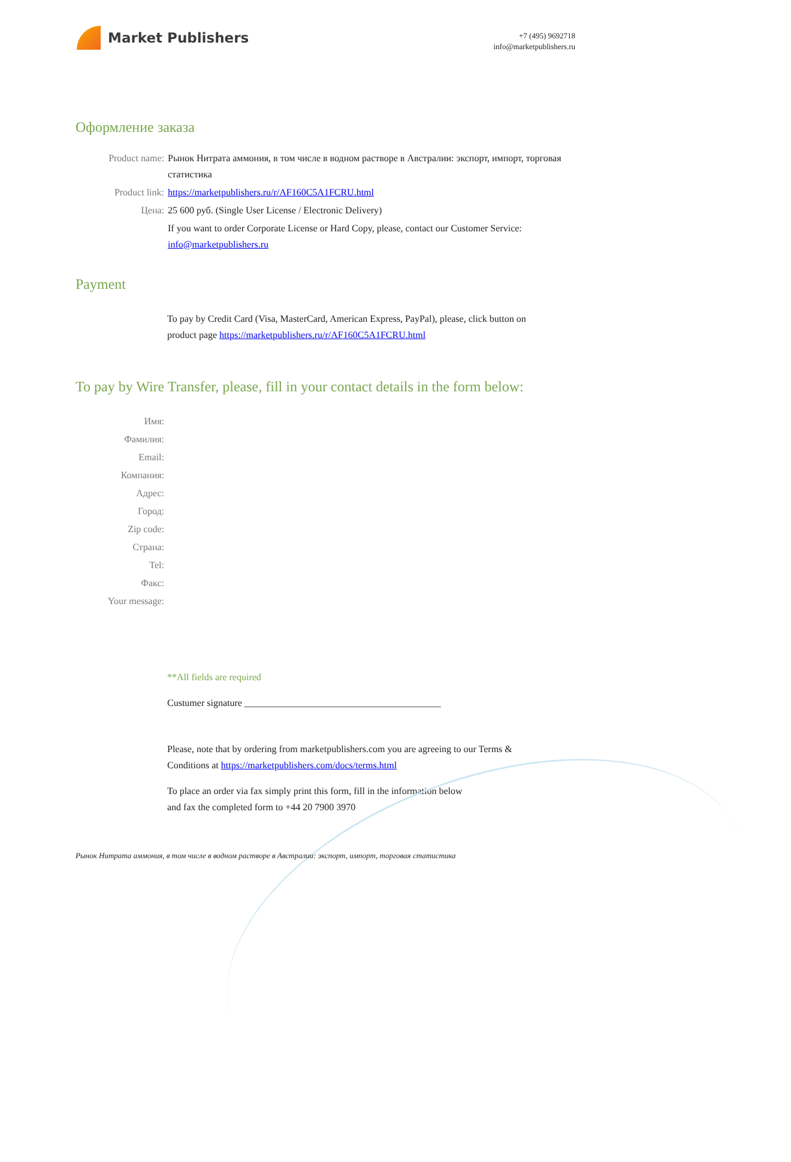Market Publishers
+7 (495) 9692718
info@marketpublishers.ru
Оформление заказа
Product name: Рынок Нитрата аммония, в том числе в водном растворе в Австралии: экспорт, импорт, торговая статистика
Product link: https://marketpublishers.ru/r/AF160C5A1FCRU.html
Цена: 25 600 руб. (Single User License / Electronic Delivery)
If you want to order Corporate License or Hard Copy, please, contact our Customer Service: info@marketpublishers.ru
Payment
To pay by Credit Card (Visa, MasterCard, American Express, PayPal), please, click button on product page https://marketpublishers.ru/r/AF160C5A1FCRU.html
To pay by Wire Transfer, please, fill in your contact details in the form below:
Имя:
Фамилия:
Email:
Компания:
Адрес:
Город:
Zip code:
Страна:
Tel:
Факс:
Your message:
**All fields are required
Custumer signature _________________________________________
Please, note that by ordering from marketpublishers.com you are agreeing to our Terms & Conditions at https://marketpublishers.com/docs/terms.html
To place an order via fax simply print this form, fill in the information below
and fax the completed form to +44 20 7900 3970
Рынок Нитрата аммония, в том числе в водном растворе в Австралии: экспорт, импорт, торговая статистика